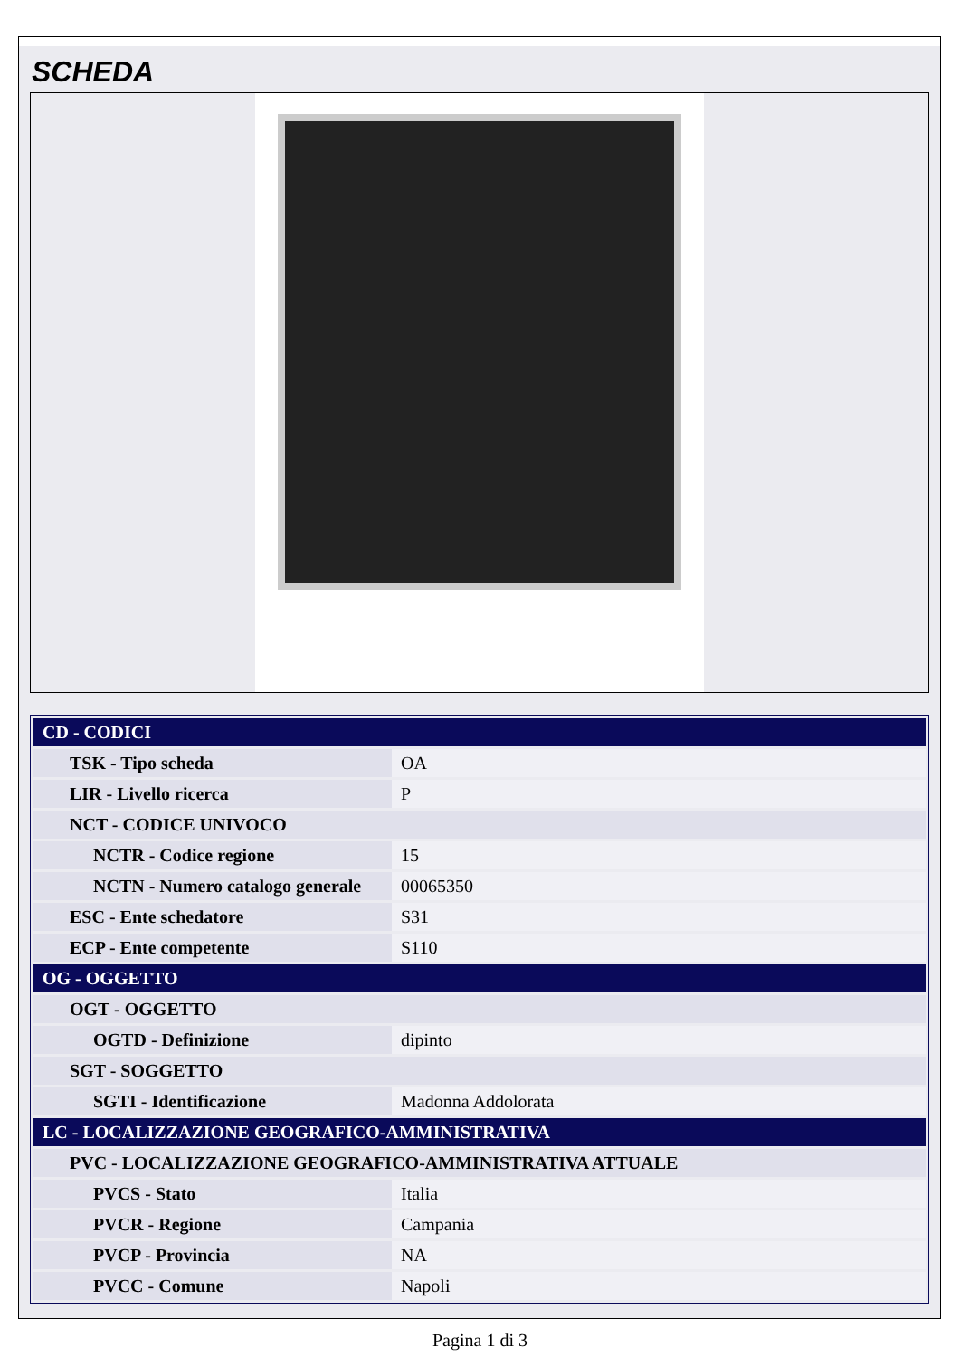SCHEDA
| CD - CODICI | |
| TSK - Tipo scheda | OA |
| LIR - Livello ricerca | P |
| NCT - CODICE UNIVOCO | |
| NCTR - Codice regione | 15 |
| NCTN - Numero catalogo generale | 00065350 |
| ESC - Ente schedatore | S31 |
| ECP - Ente competente | S110 |
| OG - OGGETTO | |
| OGT - OGGETTO | |
| OGTD - Definizione | dipinto |
| SGT - SOGGETTO | |
| SGTI - Identificazione | Madonna Addolorata |
| LC - LOCALIZZAZIONE GEOGRAFICO-AMMINISTRATIVA | |
| PVC - LOCALIZZAZIONE GEOGRAFICO-AMMINISTRATIVA ATTUALE | |
| PVCS - Stato | Italia |
| PVCR - Regione | Campania |
| PVCP - Provincia | NA |
| PVCC - Comune | Napoli |
Pagina 1 di 3